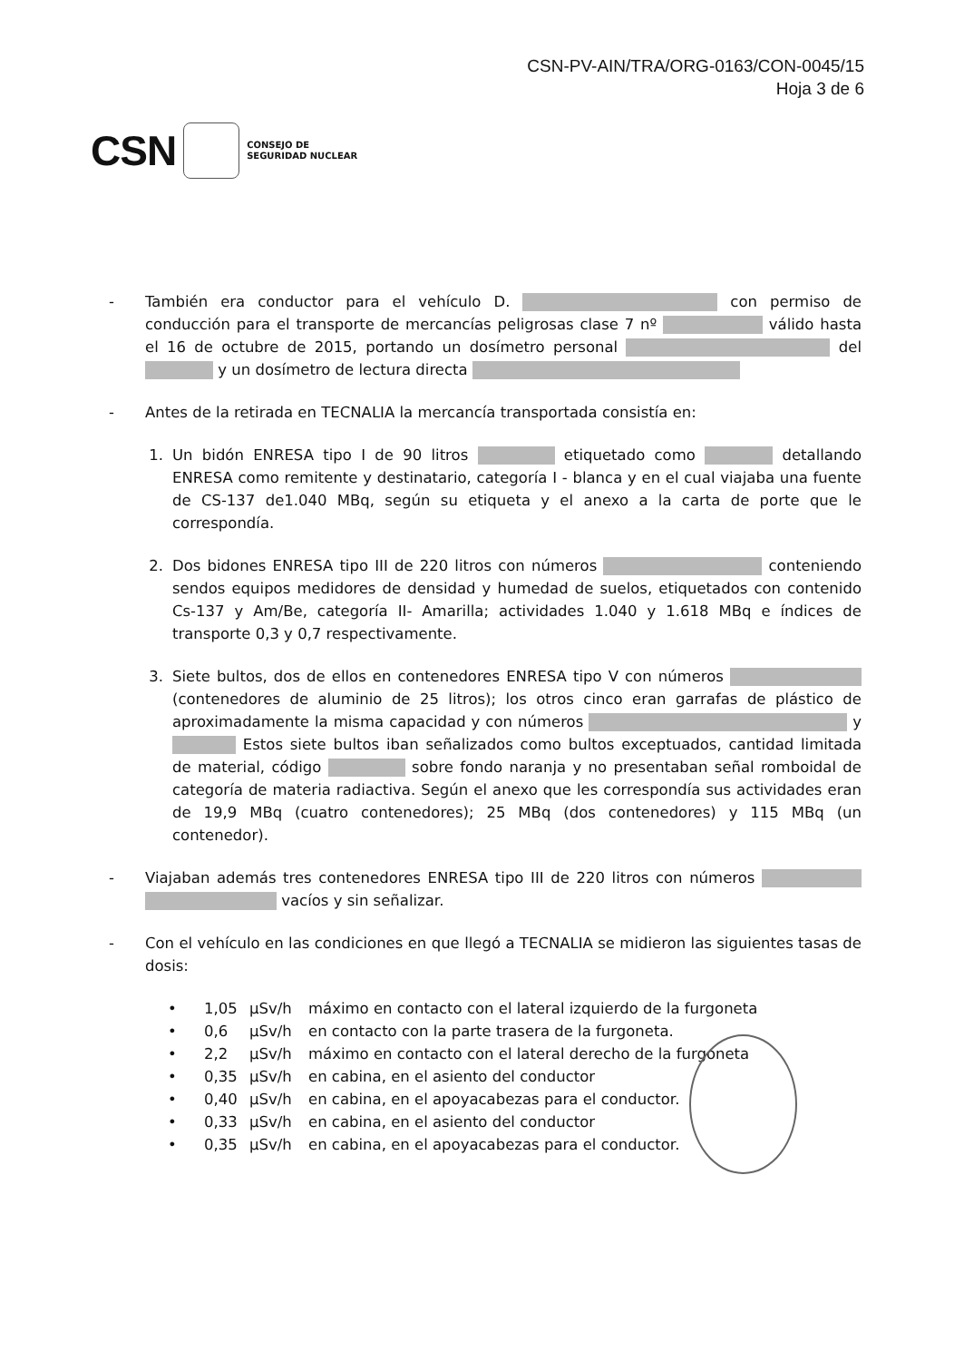CSN-PV-AIN/TRA/ORG-0163/CON-0045/15
Hoja 3 de 6
CSN
CONSEJO DE
SEGURIDAD NUCLEAR
- También era conductor para el vehículo D. con permiso de conducción para el transporte de mercancías peligrosas clase 7 nº válido hasta el 16 de octubre de 2015, portando un dosímetro personal del y un dosímetro de lectura directa
- Antes de la retirada en TECNALIA la mercancía transportada consistía en:
1. Un bidón ENRESA tipo I de 90 litros etiquetado como detallando ENRESA como remitente y destinatario, categoría I - blanca y en el cual viajaba una fuente de CS-137 de1.040 MBq, según su etiqueta y el anexo a la carta de porte que le correspondía.
2. Dos bidones ENRESA tipo III de 220 litros con números conteniendo sendos equipos medidores de densidad y humedad de suelos, etiquetados con contenido Cs-137 y Am/Be, categoría II- Amarilla; actividades 1.040 y 1.618 MBq e índices de transporte 0,3 y 0,7 respectivamente.
3. Siete bultos, dos de ellos en contenedores ENRESA tipo V con números (contenedores de aluminio de 25 litros); los otros cinco eran garrafas de plástico de aproximadamente la misma capacidad y con números y Estos siete bultos iban señalizados como bultos exceptuados, cantidad limitada de material, código sobre fondo naranja y no presentaban señal romboidal de categoría de materia radiactiva. Según el anexo que les correspondía sus actividades eran de 19,9 MBq (cuatro contenedores); 25 MBq (dos contenedores) y 115 MBq (un contenedor).
- Viajaban además tres contenedores ENRESA tipo III de 220 litros con números vacíos y sin señalizar.
- Con el vehículo en las condiciones en que llegó a TECNALIA se midieron las siguientes tasas de dosis:
• 1,05 µSv/h máximo en contacto con el lateral izquierdo de la furgoneta
• 0,6 µSv/h en contacto con la parte trasera de la furgoneta.
• 2,2 µSv/h máximo en contacto con el lateral derecho de la furgoneta
• 0,35 µSv/h en cabina, en el asiento del conductor
• 0,40 µSv/h en cabina, en el apoyacabezas para el conductor.
• 0,33 µSv/h en cabina, en el asiento del conductor
• 0,35 µSv/h en cabina, en el apoyacabezas para el conductor.